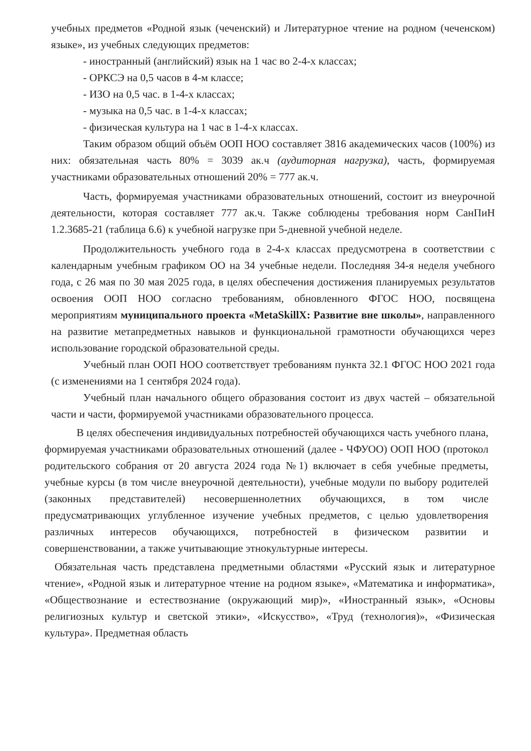учебных предметов «Родной язык (чеченский) и Литературное чтение на родном (чеченском) языке», из учебных следующих предметов:
- иностранный (английский) язык на 1 час во 2-4-х классах;
- ОРКСЭ на 0,5 часов в 4-м классе;
- ИЗО на 0,5 час. в 1-4-х классах;
- музыка на 0,5 час. в 1-4-х классах;
- физическая культура на 1 час в 1-4-х классах.
Таким образом общий объём ООП НОО составляет 3816 академических часов (100%) из них: обязательная часть 80% = 3039 ак.ч (аудиторная нагрузка), часть, формируемая участниками образовательных отношений 20% = 777 ак.ч.
Часть, формируемая участниками образовательных отношений, состоит из внеурочной деятельности, которая составляет 777 ак.ч. Также соблюдены требования норм СанПиН 1.2.3685-21 (таблица 6.6) к учебной нагрузке при 5-дневной учебной неделе.
Продолжительность учебного года в 2-4-х классах предусмотрена в соответствии с календарным учебным графиком ОО на 34 учебные недели. Последняя 34-я неделя учебного года, с 26 мая по 30 мая 2025 года, в целях обеспечения достижения планируемых результатов освоения ООП НОО согласно требованиям, обновленного ФГОС НОО, посвящена мероприятиям муниципального проекта «MetaSkillX: Развитие вне школы», направленного на развитие метапредметных навыков и функциональной грамотности обучающихся через использование городской образовательной среды.
Учебный план ООП НОО соответствует требованиям пункта 32.1 ФГОС НОО 2021 года (с изменениями на 1 сентября 2024 года).
Учебный план начального общего образования состоит из двух частей – обязательной части и части, формируемой участниками образовательного процесса.
В целях обеспечения индивидуальных потребностей обучающихся часть учебного плана, формируемая участниками образовательных отношений (далее - ЧФУОО) ООП НОО (протокол родительского собрания от 20 августа 2024 года №1) включает в себя учебные предметы, учебные курсы (в том числе внеурочной деятельности), учебные модули по выбору родителей (законных представителей) несовершеннолетних обучающихся, в том числе предусматривающих углубленное изучение учебных предметов, с целью удовлетворения различных интересов обучающихся, потребностей в физическом развитии и совершенствовании, а также учитывающие этнокультурные интересы.
Обязательная часть представлена предметными областями «Русский язык и литературное чтение», «Родной язык и литературное чтение на родном языке», «Математика и информатика», «Обществознание и естествознание (окружающий мир)», «Иностранный язык», «Основы религиозных культур и светской этики», «Искусство», «Труд (технология)», «Физическая культура». Предметная область